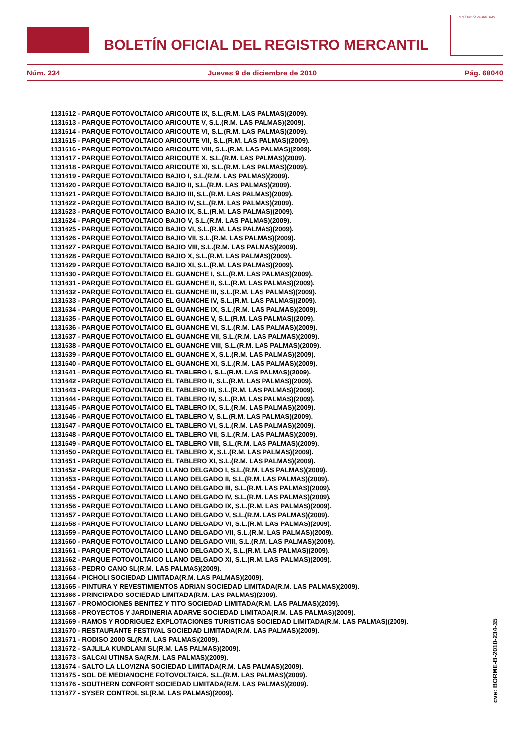BOLETÍN OFICIAL DEL REGISTRO MERCANTIL
MINISTERIO DE JUSTICIA
Núm. 234 Jueves 9 de diciembre de 2010 Pág. 68040
1131612 - PARQUE FOTOVOLTAICO ARICOUTE IX, S.L.(R.M. LAS PALMAS)(2009).
1131613 - PARQUE FOTOVOLTAICO ARICOUTE V, S.L.(R.M. LAS PALMAS)(2009).
1131614 - PARQUE FOTOVOLTAICO ARICOUTE VI, S.L.(R.M. LAS PALMAS)(2009).
1131615 - PARQUE FOTOVOLTAICO ARICOUTE VII, S.L.(R.M. LAS PALMAS)(2009).
1131616 - PARQUE FOTOVOLTAICO ARICOUTE VIII, S.L.(R.M. LAS PALMAS)(2009).
1131617 - PARQUE FOTOVOLTAICO ARICOUTE X, S.L.(R.M. LAS PALMAS)(2009).
1131618 - PARQUE FOTOVOLTAICO ARICOUTE XI, S.L.(R.M. LAS PALMAS)(2009).
1131619 - PARQUE FOTOVOLTAICO BAJIO I, S.L.(R.M. LAS PALMAS)(2009).
1131620 - PARQUE FOTOVOLTAICO BAJIO II, S.L.(R.M. LAS PALMAS)(2009).
1131621 - PARQUE FOTOVOLTAICO BAJIO III, S.L.(R.M. LAS PALMAS)(2009).
1131622 - PARQUE FOTOVOLTAICO BAJIO IV, S.L.(R.M. LAS PALMAS)(2009).
1131623 - PARQUE FOTOVOLTAICO BAJIO IX, S.L.(R.M. LAS PALMAS)(2009).
1131624 - PARQUE FOTOVOLTAICO BAJIO V, S.L.(R.M. LAS PALMAS)(2009).
1131625 - PARQUE FOTOVOLTAICO BAJIO VI, S.L.(R.M. LAS PALMAS)(2009).
1131626 - PARQUE FOTOVOLTAICO BAJIO VII, S.L.(R.M. LAS PALMAS)(2009).
1131627 - PARQUE FOTOVOLTAICO BAJIO VIII, S.L.(R.M. LAS PALMAS)(2009).
1131628 - PARQUE FOTOVOLTAICO BAJIO X, S.L.(R.M. LAS PALMAS)(2009).
1131629 - PARQUE FOTOVOLTAICO BAJIO XI, S.L.(R.M. LAS PALMAS)(2009).
1131630 - PARQUE FOTOVOLTAICO EL GUANCHE I, S.L.(R.M. LAS PALMAS)(2009).
1131631 - PARQUE FOTOVOLTAICO EL GUANCHE II, S.L.(R.M. LAS PALMAS)(2009).
1131632 - PARQUE FOTOVOLTAICO EL GUANCHE III, S.L.(R.M. LAS PALMAS)(2009).
1131633 - PARQUE FOTOVOLTAICO EL GUANCHE IV, S.L.(R.M. LAS PALMAS)(2009).
1131634 - PARQUE FOTOVOLTAICO EL GUANCHE IX, S.L.(R.M. LAS PALMAS)(2009).
1131635 - PARQUE FOTOVOLTAICO EL GUANCHE V, S.L.(R.M. LAS PALMAS)(2009).
1131636 - PARQUE FOTOVOLTAICO EL GUANCHE VI, S.L.(R.M. LAS PALMAS)(2009).
1131637 - PARQUE FOTOVOLTAICO EL GUANCHE VII, S.L.(R.M. LAS PALMAS)(2009).
1131638 - PARQUE FOTOVOLTAICO EL GUANCHE VIII, S.L.(R.M. LAS PALMAS)(2009).
1131639 - PARQUE FOTOVOLTAICO EL GUANCHE X, S.L.(R.M. LAS PALMAS)(2009).
1131640 - PARQUE FOTOVOLTAICO EL GUANCHE XI, S.L.(R.M. LAS PALMAS)(2009).
1131641 - PARQUE FOTOVOLTAICO EL TABLERO I, S.L.(R.M. LAS PALMAS)(2009).
1131642 - PARQUE FOTOVOLTAICO EL TABLERO II, S.L.(R.M. LAS PALMAS)(2009).
1131643 - PARQUE FOTOVOLTAICO EL TABLERO III, S.L.(R.M. LAS PALMAS)(2009).
1131644 - PARQUE FOTOVOLTAICO EL TABLERO IV, S.L.(R.M. LAS PALMAS)(2009).
1131645 - PARQUE FOTOVOLTAICO EL TABLERO IX, S.L.(R.M. LAS PALMAS)(2009).
1131646 - PARQUE FOTOVOLTAICO EL TABLERO V, S.L.(R.M. LAS PALMAS)(2009).
1131647 - PARQUE FOTOVOLTAICO EL TABLERO VI, S.L.(R.M. LAS PALMAS)(2009).
1131648 - PARQUE FOTOVOLTAICO EL TABLERO VII, S.L.(R.M. LAS PALMAS)(2009).
1131649 - PARQUE FOTOVOLTAICO EL TABLERO VIII, S.L.(R.M. LAS PALMAS)(2009).
1131650 - PARQUE FOTOVOLTAICO EL TABLERO X, S.L.(R.M. LAS PALMAS)(2009).
1131651 - PARQUE FOTOVOLTAICO EL TABLERO XI, S.L.(R.M. LAS PALMAS)(2009).
1131652 - PARQUE FOTOVOLTAICO LLANO DELGADO I, S.L.(R.M. LAS PALMAS)(2009).
1131653 - PARQUE FOTOVOLTAICO LLANO DELGADO II, S.L.(R.M. LAS PALMAS)(2009).
1131654 - PARQUE FOTOVOLTAICO LLANO DELGADO III, S.L.(R.M. LAS PALMAS)(2009).
1131655 - PARQUE FOTOVOLTAICO LLANO DELGADO IV, S.L.(R.M. LAS PALMAS)(2009).
1131656 - PARQUE FOTOVOLTAICO LLANO DELGADO IX, S.L.(R.M. LAS PALMAS)(2009).
1131657 - PARQUE FOTOVOLTAICO LLANO DELGADO V, S.L.(R.M. LAS PALMAS)(2009).
1131658 - PARQUE FOTOVOLTAICO LLANO DELGADO VI, S.L.(R.M. LAS PALMAS)(2009).
1131659 - PARQUE FOTOVOLTAICO LLANO DELGADO VII, S.L.(R.M. LAS PALMAS)(2009).
1131660 - PARQUE FOTOVOLTAICO LLANO DELGADO VIII, S.L.(R.M. LAS PALMAS)(2009).
1131661 - PARQUE FOTOVOLTAICO LLANO DELGADO X, S.L.(R.M. LAS PALMAS)(2009).
1131662 - PARQUE FOTOVOLTAICO LLANO DELGADO XI, S.L.(R.M. LAS PALMAS)(2009).
1131663 - PEDRO CANO SL(R.M. LAS PALMAS)(2009).
1131664 - PICHOLI SOCIEDAD LIMITADA(R.M. LAS PALMAS)(2009).
1131665 - PINTURA Y REVESTIMIENTOS ADRIAN SOCIEDAD LIMITADA(R.M. LAS PALMAS)(2009).
1131666 - PRINCIPADO SOCIEDAD LIMITADA(R.M. LAS PALMAS)(2009).
1131667 - PROMOCIONES BENITEZ Y TITO SOCIEDAD LIMITADA(R.M. LAS PALMAS)(2009).
1131668 - PROYECTOS Y JARDINERIA ADARVE SOCIEDAD LIMITADA(R.M. LAS PALMAS)(2009).
1131669 - RAMOS Y RODRIGUEZ EXPLOTACIONES TURISTICAS SOCIEDAD LIMITADA(R.M. LAS PALMAS)(2009).
1131670 - RESTAURANTE FESTIVAL SOCIEDAD LIMITADA(R.M. LAS PALMAS)(2009).
1131671 - RODISO 2000 SL(R.M. LAS PALMAS)(2009).
1131672 - SAJLILA KUNDLANI SL(R.M. LAS PALMAS)(2009).
1131673 - SALCAI UTINSA SA(R.M. LAS PALMAS)(2009).
1131674 - SALTO LA LLOVIZNA SOCIEDAD LIMITADA(R.M. LAS PALMAS)(2009).
1131675 - SOL DE MEDIANOCHE FOTOVOLTAICA, S.L.(R.M. LAS PALMAS)(2009).
1131676 - SOUTHERN CONFORT SOCIEDAD LIMITADA(R.M. LAS PALMAS)(2009).
1131677 - SYSER CONTROL SL(R.M. LAS PALMAS)(2009).
cve: BORME-B-2010-234-35